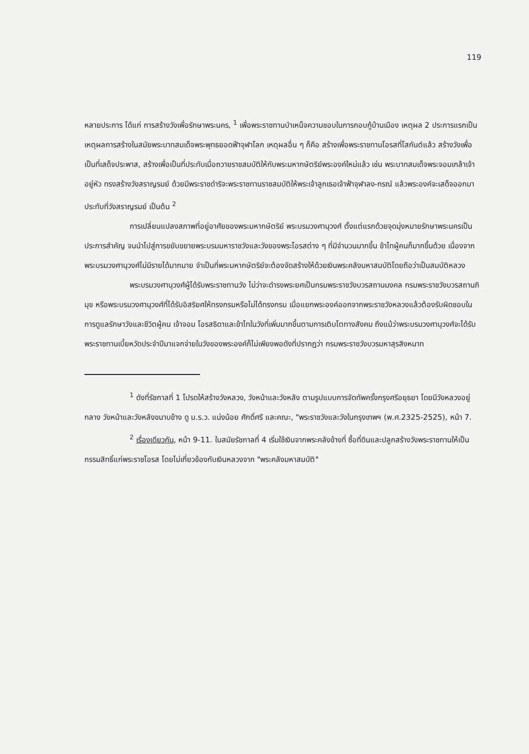119
หลายประการ ได้แก่ การสร้างวังเพื่อรักษาพระนคร, <sup>1</sup> เพื่อพระราชทานบำเหน็จความชอบในการกอบกู้บ้านเมือง เหตุผล 2 ประการแรกเป็นเหตุผลการสร้างในสมัยพระบาทสมเด็จพระพุทธยอดฟ้าจุฬาโลก เหตุผลอื่น ๆ ก็คือ สร้างเพื่อพระราชทานโอรสที่โสกันต์แล้ว สร้างวังเพื่อเป็นที่เสด็จประพาส, สร้างเพื่อเป็นที่ประทับเมื่อถวายราชสมบัติให้กับพระมหากษัตริย์พระองค์ใหม่แล้ว เช่น พระบาทสมเด็จพระจอมเกล้าเจ้าอยู่หัว ทรงสร้างวังสราญรมย์ ด้วยมีพระราชดำริจะพระราชทานราชสมบัติให้พระเจ้าลูกเธอเจ้าฟ้าจุฬาลง-กรณ์ แล้วพระองค์จะเสด็จออกมาประทับที่วังสราญรมย์ เป็นต้น <sup>2</sup>
การเปลี่ยนแปลงสภาพที่อยู่อาศัยของพระมหากษัตริย์ พระบรมวงศานุวงศ์ ตั้งแต่แรกด้วยจุดมุ่งหมายรักษาพระนครเป็นประการสำคัญ จนนำไปสู่การขยับขยายพระบรมมหาราชวังและวังของพระโอรสต่าง ๆ ที่มีจำนวนมากขึ้น ข้าไทผู้คนก็มากขึ้นด้วย เนื่องจากพระบรมวงศานุวงศ์ไม่มีรายได้มากมาย จำเป็นที่พระมหากษัตริย์จะต้องจัดสร้างให้ด้วยเงินพระคลังมหาสมบัติโดยถือว่าเป็นสมบัติหลวง
พระบรมวงศานุวงศ์ผู้ได้รับพระราชทานวัง ไม่ว่าจะดำรงพระยศเป็นกรมพระราชวังบวรสถานมงคล กรมพระราชวังบวรสถานภิมุข หรือพระบรมวงศานุวงศ์ที่ได้รับอิสริยศให้ทรงกรมหรือไม่ได้ทรงกรม เมื่อแยกพระองค์ออกจากพระราชวังหลวงแล้วต้องรับผิดชอบในการดูแลรักษาวังและชีวิตผู้คน เจ้าจอม โอรสธิดาและข้าไทในวังที่เพิ่มมากขึ้นตามการเติบโตทางสังคม ถึงแม้ว่าพระบรมวงศานุวงศ์จะได้รับพระราชทานเบี้ยหวัดประจำปีมาแจกจ่ายในวังของพระองค์ก็ไม่เพียงพอดังที่ปรากฏว่า กรมพระราชวังบวรมหาสุรสิงหนาท
<sup>1</sup> ดังที่รัชกาลที่ 1 โปรดให้สร้างวังหลวง, วังหน้าและวังหลัง ตามรูปแบบการจัดทัพครั้งกรุงศรีอยุธยา โดยมีวังหลวงอยู่กลาง วังหน้าและวังหลังขนาบข้าง ดู ม.ร.ว. แน่งน้อย ศักดิ์ศรี และคณะ, "พระราชวังและวังในกรุงเทพฯ (พ.ศ.2325-2525), หน้า 7.
<sup>2</sup> เรื่องเดียวกัน, หน้า 9-11. ในสมัยรัชกาลที่ 4 เริ่มใช้เงินจากพระคลังข้างที่ ซื้อที่ดินและปลูกสร้างวังพระราชทานให้เป็นกรรมสิทธิ์แก่พระราชโอรส โดยไม่เกี่ยวข้องกับเงินหลวงจาก "พระคลังมหาสมบัติ"